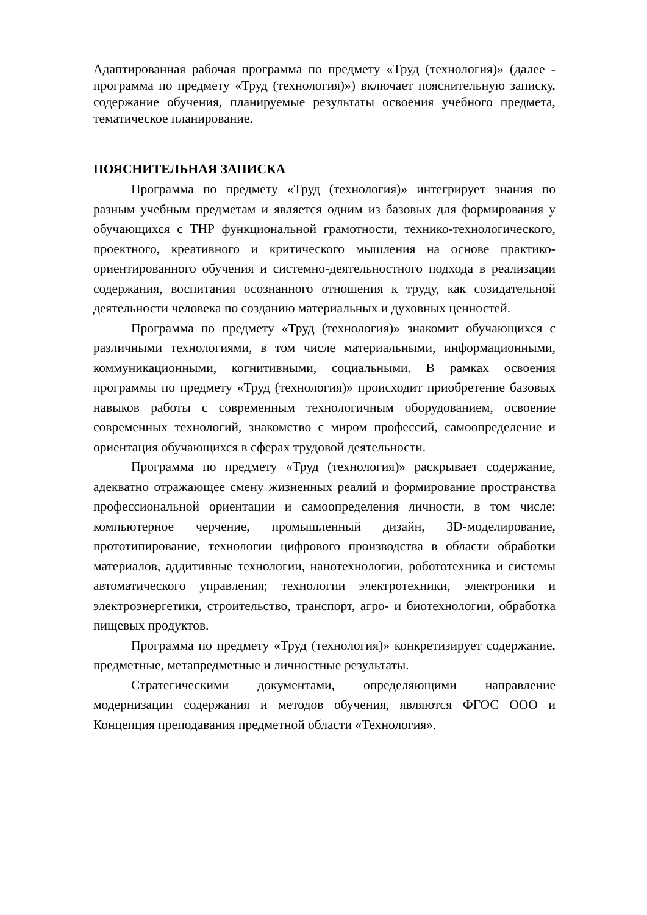Адаптированная рабочая программа по предмету «Труд (технология)» (далее - программа по предмету «Труд (технология)») включает пояснительную записку, содержание обучения, планируемые результаты освоения учебного предмета, тематическое планирование.
ПОЯСНИТЕЛЬНАЯ ЗАПИСКА
Программа по предмету «Труд (технология)» интегрирует знания по разным учебным предметам и является одним из базовых для формирования у обучающихся с ТНР функциональной грамотности, технико-технологического, проектного, креативного и критического мышления на основе практико-ориентированного обучения и системно-деятельностного подхода в реализации содержания, воспитания осознанного отношения к труду, как созидательной деятельности человека по созданию материальных и духовных ценностей.
Программа по предмету «Труд (технология)» знакомит обучающихся с различными технологиями, в том числе материальными, информационными, коммуникационными, когнитивными, социальными. В рамках освоения программы по предмету «Труд (технология)» происходит приобретение базовых навыков работы с современным технологичным оборудованием, освоение современных технологий, знакомство с миром профессий, самоопределение и ориентация обучающихся в сферах трудовой деятельности.
Программа по предмету «Труд (технология)» раскрывает содержание, адекватно отражающее смену жизненных реалий и формирование пространства профессиональной ориентации и самоопределения личности, в том числе: компьютерное черчение, промышленный дизайн, 3D-моделирование, прототипирование, технологии цифрового производства в области обработки материалов, аддитивные технологии, нанотехнологии, робототехника и системы автоматического управления; технологии электротехники, электроники и электроэнергетики, строительство, транспорт, агро- и биотехнологии, обработка пищевых продуктов.
Программа по предмету «Труд (технология)» конкретизирует содержание, предметные, метапредметные и личностные результаты.
Стратегическими документами, определяющими направление модернизации содержания и методов обучения, являются ФГОС ООО и Концепция преподавания предметной области «Технология».